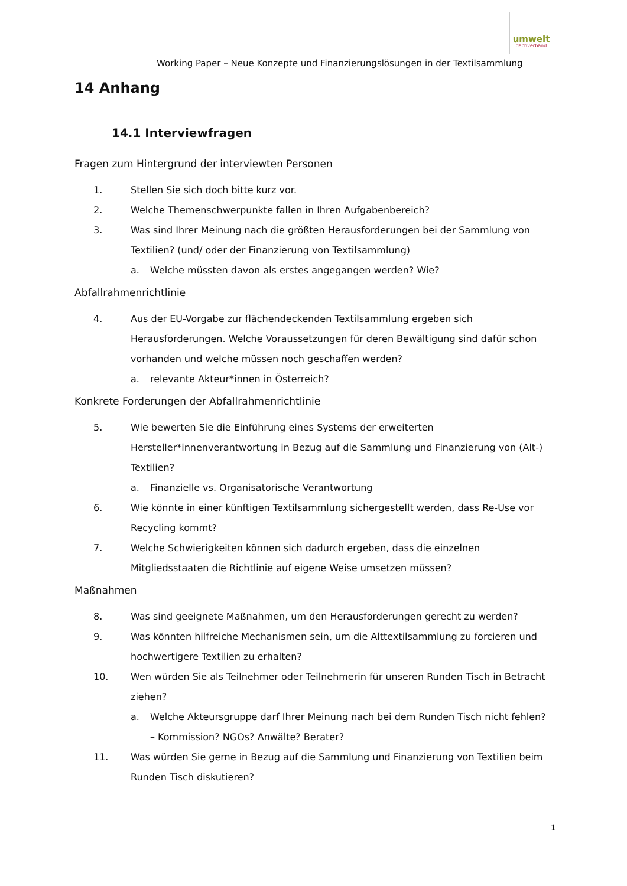Working Paper – Neue Konzepte und Finanzierungslösungen in der Textilsammlung
umwelt
dachverband
14 Anhang
14.1 Interviewfragen
Fragen zum Hintergrund der interviewten Personen
1. Stellen Sie sich doch bitte kurz vor.
2. Welche Themenschwerpunkte fallen in Ihren Aufgabenbereich?
3. Was sind Ihrer Meinung nach die größten Herausforderungen bei der Sammlung von Textilien? (und/ oder der Finanzierung von Textilsammlung)
a. Welche müssten davon als erstes angegangen werden? Wie?
Abfallrahmenrichtlinie
4. Aus der EU-Vorgabe zur flächendeckenden Textilsammlung ergeben sich Herausforderungen. Welche Voraussetzungen für deren Bewältigung sind dafür schon vorhanden und welche müssen noch geschaffen werden?
a. relevante Akteur*innen in Österreich?
Konkrete Forderungen der Abfallrahmenrichtlinie
5. Wie bewerten Sie die Einführung eines Systems der erweiterten Hersteller*innenverantwortung in Bezug auf die Sammlung und Finanzierung von (Alt-) Textilien?
a. Finanzielle vs. Organisatorische Verantwortung
6. Wie könnte in einer künftigen Textilsammlung sichergestellt werden, dass Re-Use vor Recycling kommt?
7. Welche Schwierigkeiten können sich dadurch ergeben, dass die einzelnen Mitgliedsstaaten die Richtlinie auf eigene Weise umsetzen müssen?
Maßnahmen
8. Was sind geeignete Maßnahmen, um den Herausforderungen gerecht zu werden?
9. Was könnten hilfreiche Mechanismen sein, um die Alttextilsammlung zu forcieren und hochwertigere Textilien zu erhalten?
10. Wen würden Sie als Teilnehmer oder Teilnehmerin für unseren Runden Tisch in Betracht ziehen?
a. Welche Akteursgruppe darf Ihrer Meinung nach bei dem Runden Tisch nicht fehlen? – Kommission? NGOs? Anwälte? Berater?
11. Was würden Sie gerne in Bezug auf die Sammlung und Finanzierung von Textilien beim Runden Tisch diskutieren?
1